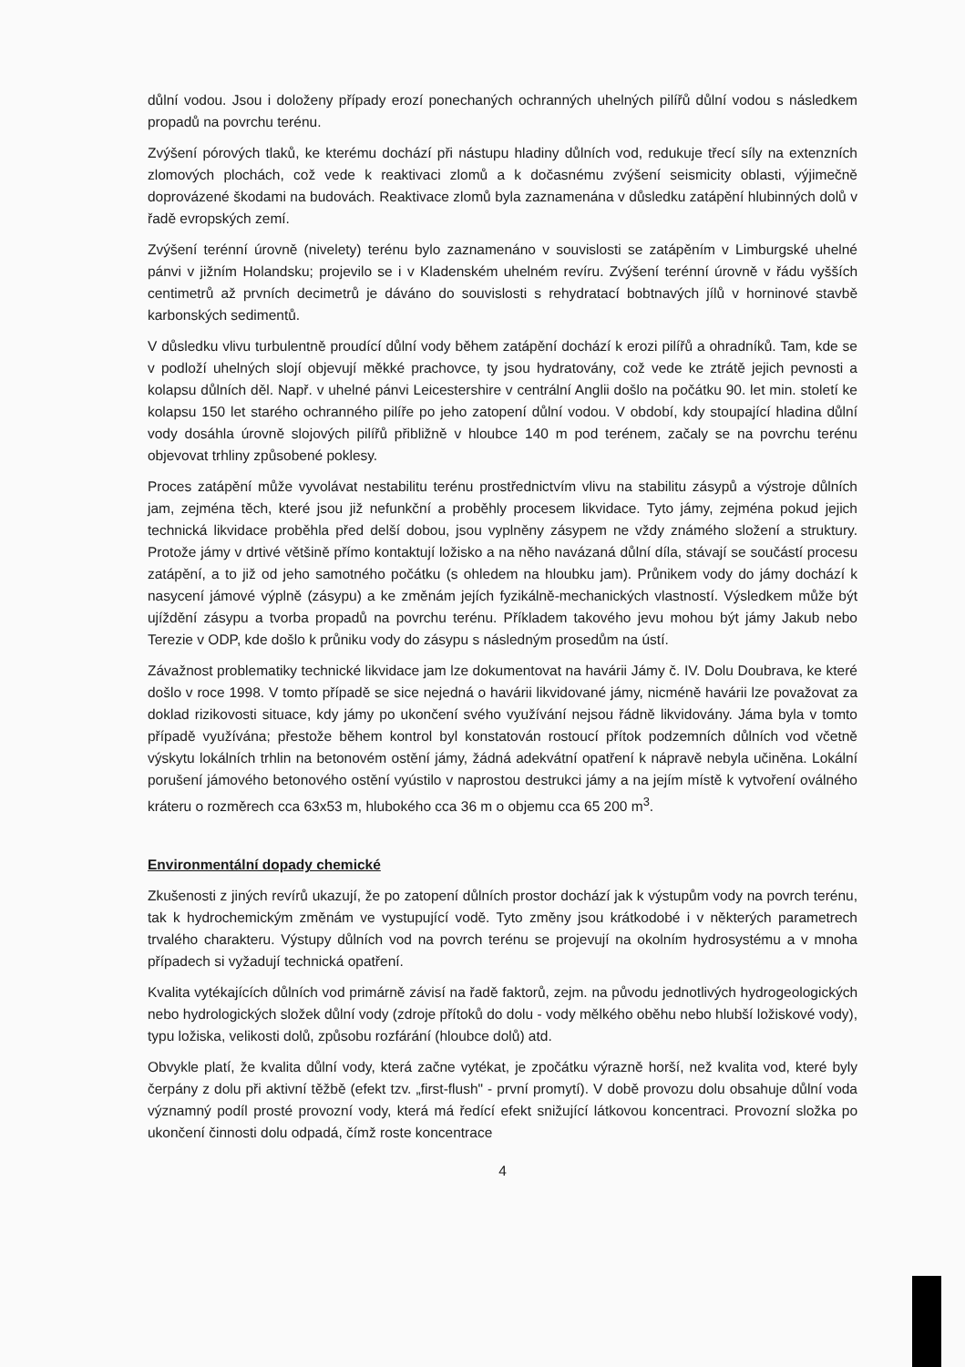důlní vodou. Jsou i doloženy případy erozí ponechaných ochranných uhelných pilířů důlní vodou s následkem propadů na povrchu terénu.
Zvýšení pórových tlaků, ke kterému dochází při nástupu hladiny důlních vod, redukuje třecí síly na extenzních zlomových plochách, což vede k reaktivaci zlomů a k dočasnému zvýšení seismicity oblasti, výjimečně doprovázené škodami na budovách. Reaktivace zlomů byla zaznamenána v důsledku zatápění hlubinných dolů v řadě evropských zemí.
Zvýšení terénní úrovně (nivelety) terénu bylo zaznamenáno v souvislosti se zatápěním v Limburgské uhelné pánvi v jižním Holandsku; projevilo se i v Kladenském uhelném revíru. Zvýšení terénní úrovně v řádu vyšších centimetrů až prvních decimetrů je dáváno do souvislosti s rehydratací bobtnavých jílů v horninové stavbě karbonských sedimentů.
V důsledku vlivu turbulentně proudící důlní vody během zatápění dochází k erozi pilířů a ohradníků. Tam, kde se v podloží uhelných slojí objevují měkké prachovce, ty jsou hydratovány, což vede ke ztrátě jejich pevnosti a kolapsu důlních děl. Např. v uhelné pánvi Leicestershire v centrální Anglii došlo na počátku 90. let min. století ke kolapsu 150 let starého ochranného pilíře po jeho zatopení důlní vodou. V období, kdy stoupající hladina důlní vody dosáhla úrovně slojových pilířů přibližně v hloubce 140 m pod terénem, začaly se na povrchu terénu objevovat trhliny způsobené poklesy.
Proces zatápění může vyvolávat nestabilitu terénu prostřednictvím vlivu na stabilitu zásypů a výstroje důlních jam, zejména těch, které jsou již nefunkční a proběhly procesem likvidace. Tyto jámy, zejména pokud jejich technická likvidace proběhla před delší dobou, jsou vyplněny zásypem ne vždy známého složení a struktury. Protože jámy v drtivé většině přímo kontaktují ložisko a na něho navázaná důlní díla, stávají se součástí procesu zatápění, a to již od jeho samotného počátku (s ohledem na hloubku jam). Průnikem vody do jámy dochází k nasycení jámové výplně (zásypu) a ke změnám jejích fyzikálně-mechanických vlastností. Výsledkem může být ujíždění zásypu a tvorba propadů na povrchu terénu. Příkladem takového jevu mohou být jámy Jakub nebo Terezie v ODP, kde došlo k průniku vody do zásypu s následným prosedům na ústí.
Závažnost problematiky technické likvidace jam lze dokumentovat na havárii Jámy č. IV. Dolu Doubrava, ke které došlo v roce 1998. V tomto případě se sice nejedná o havárii likvidované jámy, nicméně havárii lze považovat za doklad rizikovosti situace, kdy jámy po ukončení svého využívání nejsou řádně likvidovány. Jáma byla v tomto případě využívána; přestože během kontrol byl konstatován rostoucí přítok podzemních důlních vod včetně výskytu lokálních trhlin na betonovém ostění jámy, žádná adekvátní opatření k nápravě nebyla učiněna. Lokální porušení jámového betonového ostění vyústilo v naprostou destrukci jámy a na jejím místě k vytvoření oválného kráteru o rozměrech cca 63x53 m, hlubokého cca 36 m o objemu cca 65 200 m<sup>3</sup>.
Environmentální dopady chemické
Zkušenosti z jiných revírů ukazují, že po zatopení důlních prostor dochází jak k výstupům vody na povrch terénu, tak k hydrochemickým změnám ve vystupující vodě. Tyto změny jsou krátkodobé i v některých parametrech trvalého charakteru. Výstupy důlních vod na povrch terénu se projevují na okolním hydrosystému a v mnoha případech si vyžadují technická opatření.
Kvalita vytékajících důlních vod primárně závisí na řadě faktorů, zejm. na původu jednotlivých hydrogeologických nebo hydrologických složek důlní vody (zdroje přítoků do dolu - vody mělkého oběhu nebo hlubší ložiskové vody), typu ložiska, velikosti dolů, způsobu rozfárání (hloubce dolů) atd.
Obvykle platí, že kvalita důlní vody, která začne vytékat, je zpočátku výrazně horší, než kvalita vod, které byly čerpány z dolu při aktivní těžbě (efekt tzv. „first-flush" - první promytí). V době provozu dolu obsahuje důlní voda významný podíl prosté provozní vody, která má ředící efekt snižující látkovou koncentraci. Provozní složka po ukončení činnosti dolu odpadá, čímž roste koncentrace
4